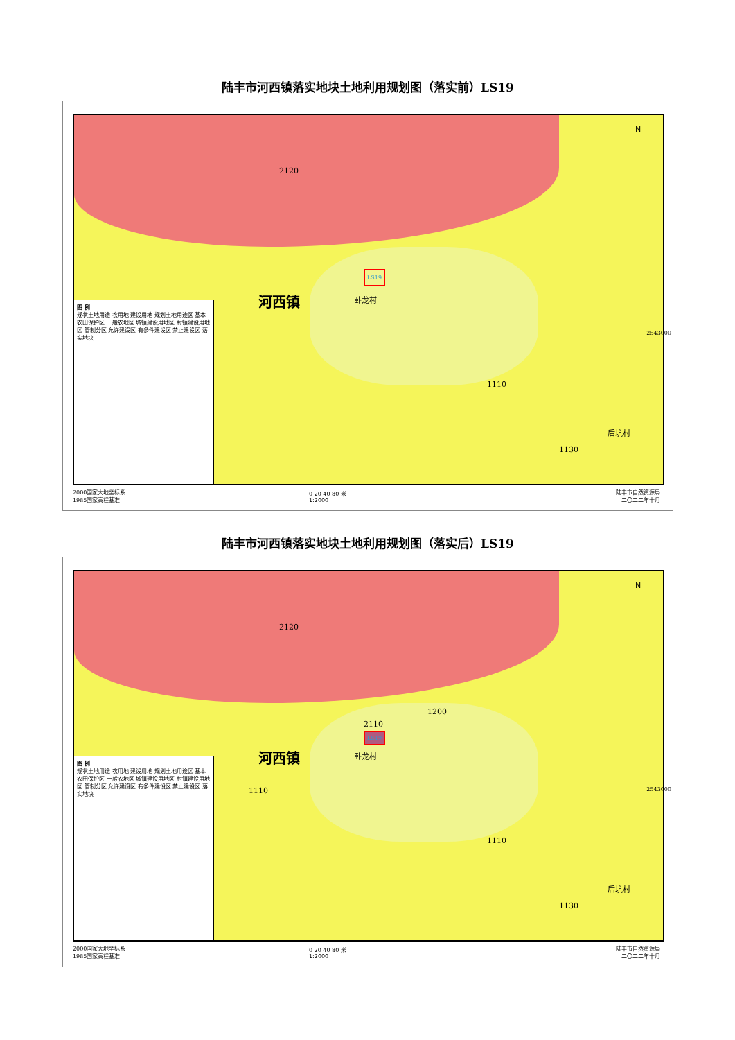陆丰市河西镇落实地块土地利用规划图（落实前）LS19
2120
河西镇 卧龙村
LS19
1110
后坑村
1130
N
图 例
规状土地用途 农用地 建设用地 规划土地用途区 基本农田保护区 一般农地区 城镇建设用地区 村镇建设用地区 管制分区 允许建设区 有条件建设区 禁止建设区 落实地块
2000国家大地坐标系
1985国家高程基准
0 20 40 80 米
1:2000
陆丰市自然资源局
二〇二二年十月
2543000
陆丰市河西镇落实地块土地利用规划图（落实后）LS19
2120
1200
2110
河西镇 卧龙村
LS19
1110
1110
后坑村
1130
N
图 例
规状土地用途 农用地 建设用地 规划土地用途区 基本农田保护区 一般农地区 城镇建设用地区 村镇建设用地区 管制分区 允许建设区 有条件建设区 禁止建设区 落实地块
2000国家大地坐标系
1985国家高程基准
0 20 40 80 米
1:2000
陆丰市自然资源局
二〇二二年十月
2543000